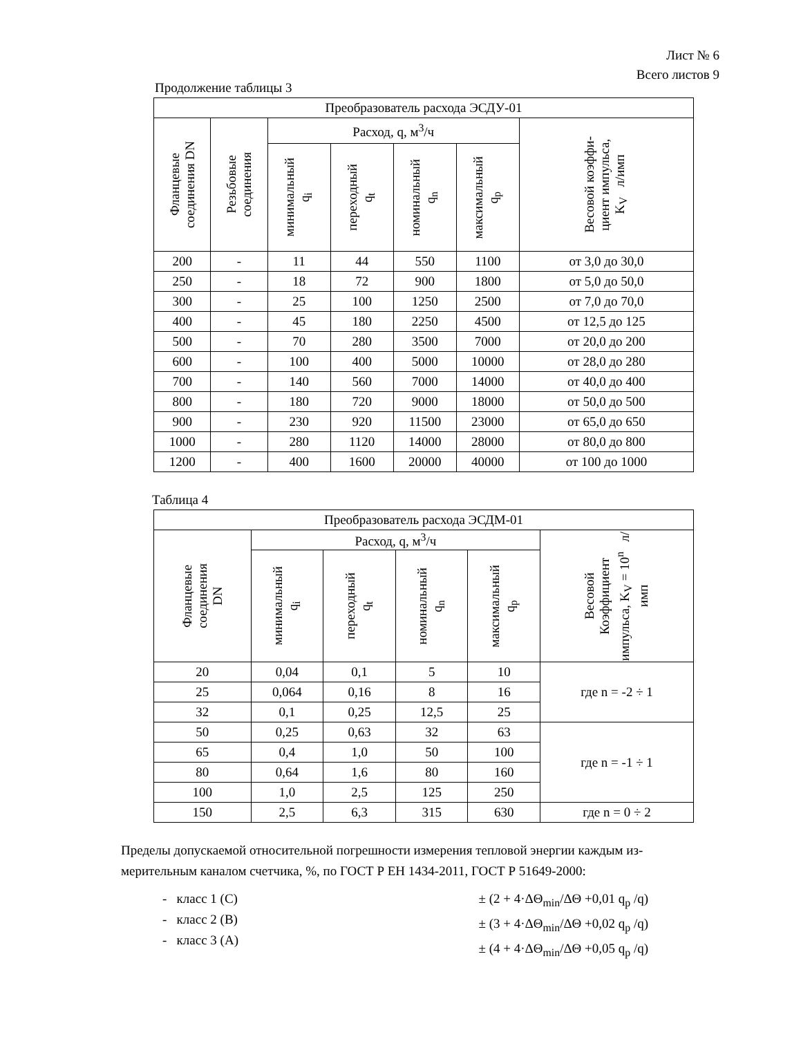Лист № 6
Всего листов 9
Продолжение таблицы 3
| Преобразователь расхода ЭСДУ-01 | | | | | | |
| --- | --- | --- | --- | --- | --- | --- |
| Фланцевые соединения DN | Резьбовые соединения | Расход, q, м<sup>3</sup>/ч | | | | Весовой коэффи- циент импульса, K<sub>V</sub> л/имп |
| | | минимальный q<sub>i</sub> | переходный q<sub>t</sub> | номинальный q<sub>n</sub> | максимальный q<sub>p</sub> | |
| 200 | - | 11 | 44 | 550 | 1100 | от 3,0 до 30,0 |
| 250 | - | 18 | 72 | 900 | 1800 | от 5,0 до 50,0 |
| 300 | - | 25 | 100 | 1250 | 2500 | от 7,0 до 70,0 |
| 400 | - | 45 | 180 | 2250 | 4500 | от 12,5 до 125 |
| 500 | - | 70 | 280 | 3500 | 7000 | от 20,0 до 200 |
| 600 | - | 100 | 400 | 5000 | 10000 | от 28,0 до 280 |
| 700 | - | 140 | 560 | 7000 | 14000 | от 40,0 до 400 |
| 800 | - | 180 | 720 | 9000 | 18000 | от 50,0 до 500 |
| 900 | - | 230 | 920 | 11500 | 23000 | от 65,0 до 650 |
| 1000 | - | 280 | 1120 | 14000 | 28000 | от 80,0 до 800 |
| 1200 | - | 400 | 1600 | 20000 | 40000 | от 100 до 1000 |
Таблица 4
| Преобразователь расхода ЭСДМ-01 | | | | | |
| --- | --- | --- | --- | --- | --- |
| Фланцевые соединения DN | Расход, q, м<sup>3</sup>/ч | | | | Весовой Коэффициент импульса, K<sub>V</sub> = 10<sup>n</sup> л/имп |
| | минимальный q<sub>i</sub> | переходный q<sub>t</sub> | номинальный q<sub>n</sub> | максимальный q<sub>p</sub> | |
| 20 | 0,04 | 0,1 | 5 | 10 | где n = -2 ÷ 1 |
| 25 | 0,064 | 0,16 | 8 | 16 | |
| 32 | 0,1 | 0,25 | 12,5 | 25 | |
| 50 | 0,25 | 0,63 | 32 | 63 | где n = -1 ÷ 1 |
| 65 | 0,4 | 1,0 | 50 | 100 | |
| 80 | 0,64 | 1,6 | 80 | 160 | |
| 100 | 1,0 | 2,5 | 125 | 250 | |
| 150 | 2,5 | 6,3 | 315 | 630 | где n = 0 ÷ 2 |
Пределы допускаемой относительной погрешности измерения тепловой энергии каждым из-мерительным каналом счетчика, %, по ГОСТ Р ЕН 1434-2011, ГОСТ Р 51649-2000:
- класс 1 (С)
- класс 2 (В)
- класс 3 (А)
± (2 + 4·ΔΘ<sub>min</sub>/ΔΘ +0,01 q<sub>p</sub> /q)
± (3 + 4·ΔΘ<sub>min</sub>/ΔΘ +0,02 q<sub>p</sub> /q)
± (4 + 4·ΔΘ<sub>min</sub>/ΔΘ +0,05 q<sub>p</sub> /q)